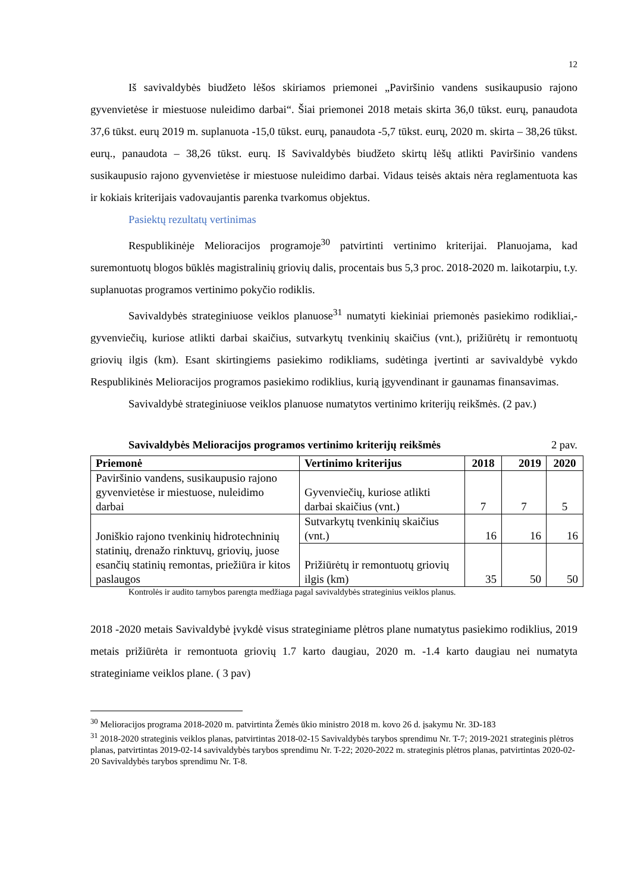12
Iš savivaldybės biudžeto lėšos skiriamos priemonei „Paviršinio vandens susikaupusio rajono gyvenvietėse ir miestuose nuleidimo darbai“. Šiai priemonei 2018 metais skirta 36,0 tūkst. eurų, panaudota 37,6 tūkst. eurų 2019 m. suplanuota -15,0 tūkst. eurų, panaudota -5,7 tūkst. eurų, 2020 m. skirta – 38,26 tūkst. eurų., panaudota – 38,26 tūkst. eurų. Iš Savivaldybės biudžeto skirtų lėšų atlikti Paviršinio vandens susikaupusio rajono gyvenvietėse ir miestuose nuleidimo darbai. Vidaus teisės aktais nėra reglamentuota kas ir kokiais kriterijais vadovaujantis parenka tvarkomus objektus.
Pasiektų rezultatų vertinimas
Respublikinėje Melioracijos programoje<sup>30</sup> patvirtinti vertinimo kriterijai. Planuojama, kad suremontuotų blogos būklės magistralinių griovių dalis, procentais bus 5,3 proc. 2018-2020 m. laikotarpiu, t.y. suplanuotas programos vertinimo pokyčio rodiklis.
Savivaldybės strateginiuose veiklos planuose<sup>31</sup> numatyti kiekiniai priemonės pasiekimo rodikliai,- gyvenviečių, kuriose atlikti darbai skaičius, sutvarkytų tvenkinių skaičius (vnt.), prižiūrėtų ir remontuotų griovių ilgis (km). Esant skirtingiems pasiekimo rodikliams, sudėtinga įvertinti ar savivaldybė vykdo Respublikinės Melioracijos programos pasiekimo rodiklius, kurią įgyvendinant ir gaunamas finansavimas.
Savivaldybė strateginiuose veiklos planuose numatytos vertinimo kriterijų reikšmės. (2 pav.)
Savivaldybės Melioracijos programos vertinimo kriterijų reikšmės 2 pav.
| Priemonė | Vertinimo kriterijus | 2018 | 2019 | 2020 |
| --- | --- | --- | --- | --- |
| Paviršinio vandens, susikaupusio rajono gyvenvietėse ir miestuose, nuleidimo darbai | Gyvenviečių, kuriose atlikti darbai skaičius (vnt.) | 7 | 7 | 5 |
| Joniškio rajono tvenkinių hidrotechninių statinių, drenažo rinktuvų, griovių, juose esančių statinių remontas, priežiūra ir kitos paslaugos | Sutvarkytų tvenkinių skaičius (vnt.) | 16 | 16 | 16 |
| | Prižiūrėtų ir remontuotų griovių ilgis (km) | 35 | 50 | 50 |
Kontrolės ir audito tarnybos parengta medžiaga pagal savivaldybės strateginius veiklos planus.
2018 -2020 metais Savivaldybė įvykdė visus strateginiame plėtros plane numatytus pasiekimo rodiklius, 2019 metais prižiūrėta ir remontuota griovių 1.7 karto daugiau, 2020 m. -1.4 karto daugiau nei numatyta strateginiame veiklos plane. ( 3 pav)
<sup>30</sup> Melioracijos programa 2018-2020 m. patvirtinta Žemės ūkio ministro 2018 m. kovo 26 d. įsakymu Nr. 3D-183
<sup>31</sup> 2018-2020 strateginis veiklos planas, patvirtintas 2018-02-15 Savivaldybės tarybos sprendimu Nr. T-7; 2019-2021 strateginis plėtros planas, patvirtintas 2019-02-14 savivaldybės tarybos sprendimu Nr. T-22; 2020-2022 m. strateginis plėtros planas, patvirtintas 2020-02-20 Savivaldybės tarybos sprendimu Nr. T-8.